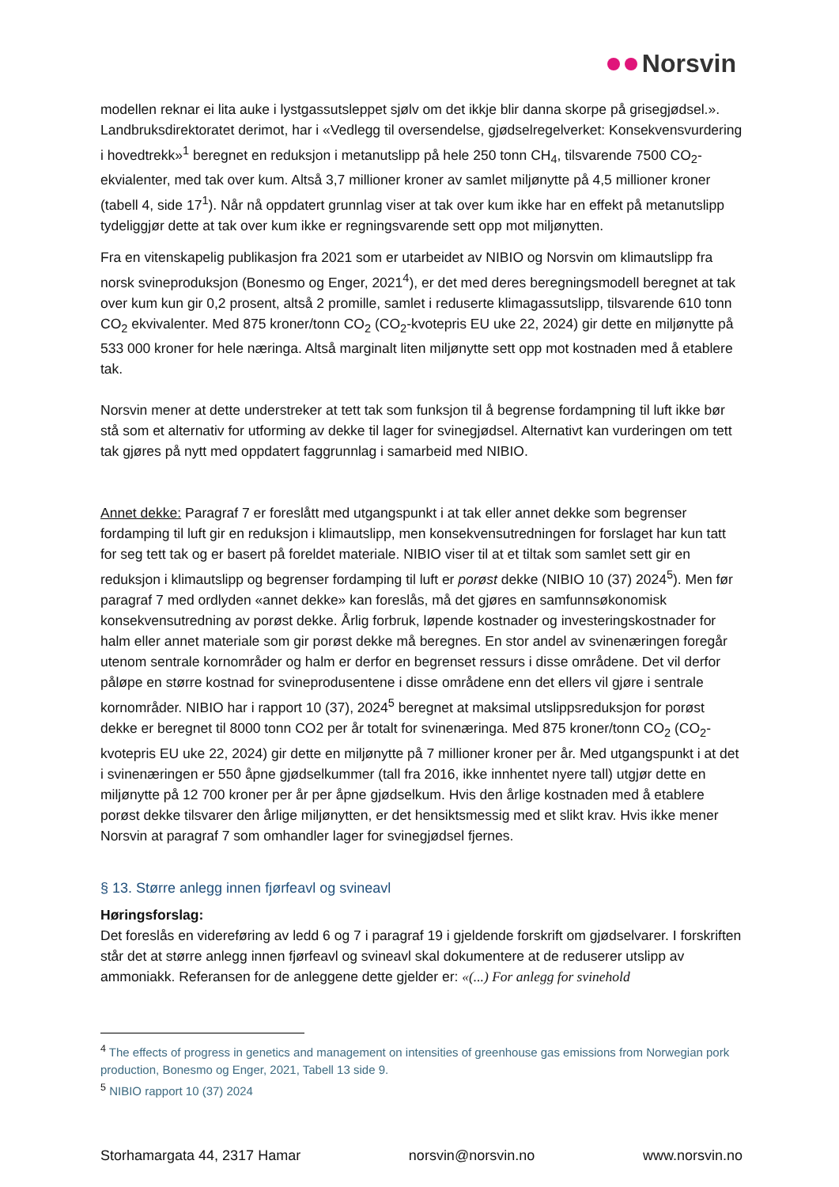Norsvin
modellen reknar ei lita auke i lystgassutsleppet sjølv om det ikkje blir danna skorpe på grisegjødsel.». Landbruksdirektoratet derimot, har i «Vedlegg til oversendelse, gjødselregelverket: Konsekvensvurdering i hovedtrekk»<sup>1</sup> beregnet en reduksjon i metanutslipp på hele 250 tonn CH<sub>4</sub>, tilsvarende 7500 CO<sub>2</sub>-ekvialenter, med tak over kum. Altså 3,7 millioner kroner av samlet miljønytte på 4,5 millioner kroner (tabell 4, side 17<sup>1</sup>). Når nå oppdatert grunnlag viser at tak over kum ikke har en effekt på metanutslipp tydeliggjør dette at tak over kum ikke er regningsvarende sett opp mot miljønytten.
Fra en vitenskapelig publikasjon fra 2021 som er utarbeidet av NIBIO og Norsvin om klimautslipp fra norsk svineproduksjon (Bonesmo og Enger, 2021<sup>4</sup>), er det med deres beregningsmodell beregnet at tak over kum kun gir 0,2 prosent, altså 2 promille, samlet i reduserte klimagassutslipp, tilsvarende 610 tonn CO<sub>2</sub> ekvivalenter. Med 875 kroner/tonn CO<sub>2</sub> (CO<sub>2</sub>-kvotepris EU uke 22, 2024) gir dette en miljønytte på 533 000 kroner for hele næringa. Altså marginalt liten miljønytte sett opp mot kostnaden med å etablere tak.
Norsvin mener at dette understreker at tett tak som funksjon til å begrense fordampning til luft ikke bør stå som et alternativ for utforming av dekke til lager for svinegjødsel. Alternativt kan vurderingen om tett tak gjøres på nytt med oppdatert faggrunnlag i samarbeid med NIBIO.
Annet dekke: Paragraf 7 er foreslått med utgangspunkt i at tak eller annet dekke som begrenser fordamping til luft gir en reduksjon i klimautslipp, men konsekvensutredningen for forslaget har kun tatt for seg tett tak og er basert på foreldet materiale. NIBIO viser til at et tiltak som samlet sett gir en reduksjon i klimautslipp og begrenser fordamping til luft er porøst dekke (NIBIO 10 (37) 2024<sup>5</sup>). Men før paragraf 7 med ordlyden «annet dekke» kan foreslås, må det gjøres en samfunnsøkonomisk konsekvensutredning av porøst dekke. Årlig forbruk, løpende kostnader og investeringskostnader for halm eller annet materiale som gir porøst dekke må beregnes. En stor andel av svinenæringen foregår utenom sentrale kornområder og halm er derfor en begrenset ressurs i disse områdene. Det vil derfor påløpe en større kostnad for svineprodusentene i disse områdene enn det ellers vil gjøre i sentrale kornområder. NIBIO har i rapport 10 (37), 2024<sup>5</sup> beregnet at maksimal utslippsreduksjon for porøst dekke er beregnet til 8000 tonn CO2 per år totalt for svinenæringa. Med 875 kroner/tonn CO<sub>2</sub> (CO<sub>2</sub>-kvotepris EU uke 22, 2024) gir dette en miljønytte på 7 millioner kroner per år. Med utgangspunkt i at det i svinenæringen er 550 åpne gjødselkummer (tall fra 2016, ikke innhentet nyere tall) utgjør dette en miljønytte på 12 700 kroner per år per åpne gjødselkum. Hvis den årlige kostnaden med å etablere porøst dekke tilsvarer den årlige miljønytten, er det hensiktsmessig med et slikt krav. Hvis ikke mener Norsvin at paragraf 7 som omhandler lager for svinegjødsel fjernes.
§ 13. Større anlegg innen fjørfeavl og svineavl
Høringsforslag:
Det foreslås en videreføring av ledd 6 og 7 i paragraf 19 i gjeldende forskrift om gjødselvarer. I forskriften står det at større anlegg innen fjørfeavl og svineavl skal dokumentere at de reduserer utslipp av ammoniakk. Referansen for de anleggene dette gjelder er: «(...) For anlegg for svinehold
<sup>4</sup> The effects of progress in genetics and management on intensities of greenhouse gas emissions from Norwegian pork production, Bonesmo og Enger, 2021, Tabell 13 side 9.
<sup>5</sup> NIBIO rapport 10 (37) 2024
Storhamargata 44, 2317 Hamar norsvin@norsvin.no www.norsvin.no